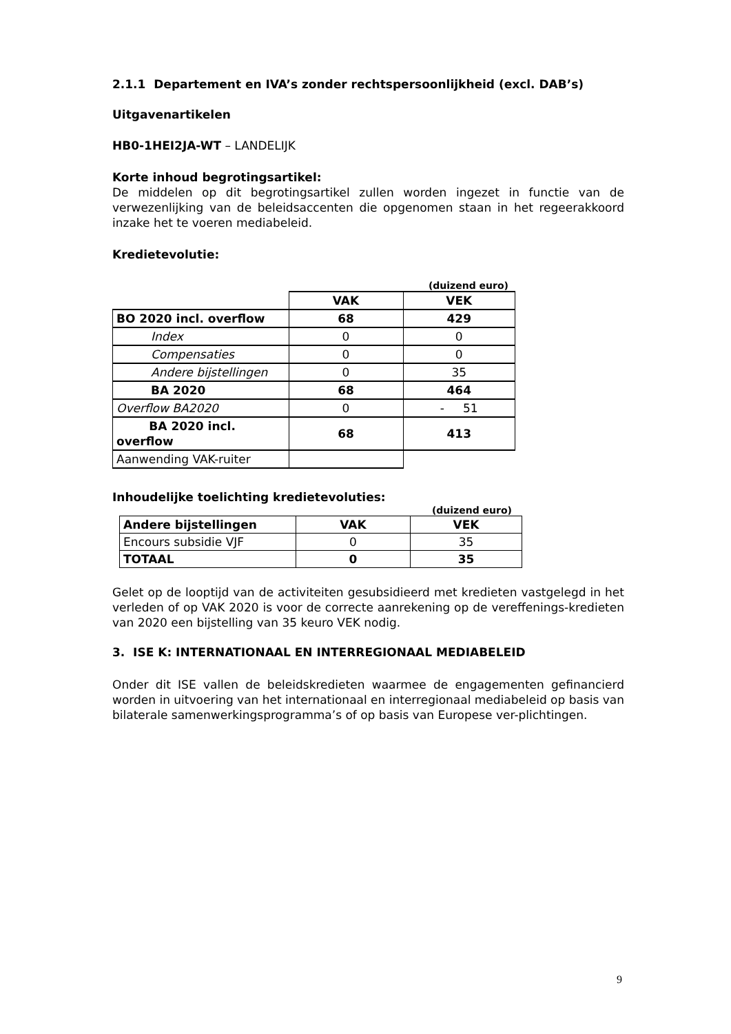2.1.1 Departement en IVA’s zonder rechtspersoonlijkheid (excl. DAB’s)
Uitgavenartikelen
HB0-1HEI2JA-WT – LANDELIJK
Korte inhoud begrotingsartikel:
De middelen op dit begrotingsartikel zullen worden ingezet in functie van de verwezenlijking van de beleidsaccenten die opgenomen staan in het regeerakkoord inzake het te voeren mediabeleid.
Kredietevolutie:
(duizend euro)
| | VAK | VEK |
| --- | --- | --- |
| BO 2020 incl. overflow | 68 | 429 |
| Index | 0 | 0 |
| Compensaties | 0 | 0 |
| Andere bijstellingen | 0 | 35 |
| BA 2020 | 68 | 464 |
| Overflow BA2020 | 0 | - 51 |
| BA 2020 incl. overflow | 68 | 413 |
| Aanwending VAK-ruiter | | |
Inhoudelijke toelichting kredietevoluties:
(duizend euro)
| Andere bijstellingen | VAK | VEK |
| Encours subsidie VJF | 0 | 35 |
| TOTAAL | 0 | 35 |
Gelet op de looptijd van de activiteiten gesubsidieerd met kredieten vastgelegd in het verleden of op VAK 2020 is voor de correcte aanrekening op de vereffenings-kredieten van 2020 een bijstelling van 35 keuro VEK nodig.
3. ISE K: INTERNATIONAAL EN INTERREGIONAAL MEDIABELEID
Onder dit ISE vallen de beleidskredieten waarmee de engagementen gefinancierd worden in uitvoering van het internationaal en interregionaal mediabeleid op basis van bilaterale samenwerkingsprogramma’s of op basis van Europese ver-plichtingen.
9